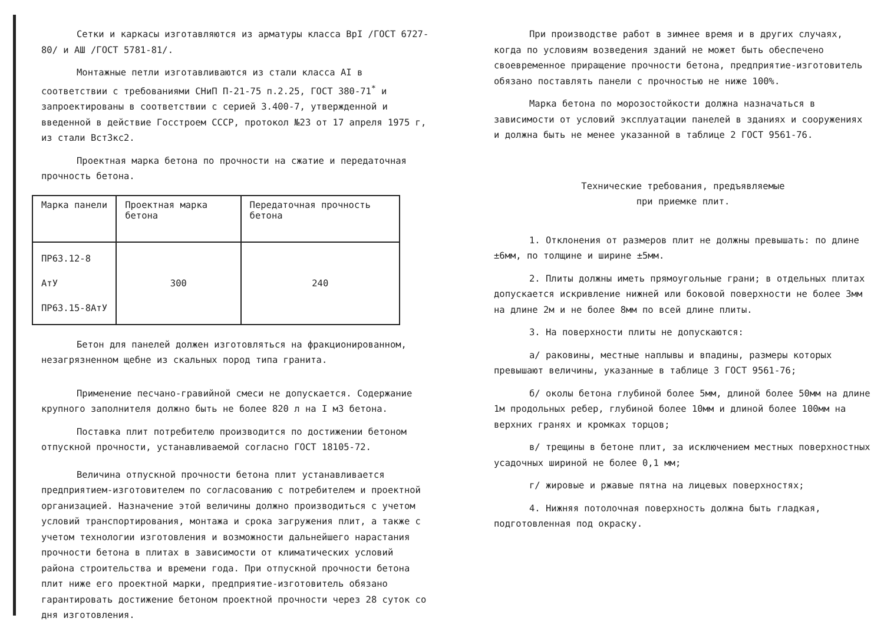Сетки и каркасы изготавляются из арматуры класса ВрI /ГОСТ 6727-80/ и АШ /ГОСТ 5781-81/.
Монтажные петли изготавливаются из стали класса АI в соответствии с требованиями СНиП П-21-75 п.2.25, ГОСТ 380-71<sup>*</sup> и запроектированы в соответствии с серией 3.400-7, утвержденной и введенной в действие Госстроем СССР, протокол №23 от 17 апреля 1975 г, из стали Вст3кс2.
Проектная марка бетона по прочности на сжатие и передаточная прочность бетона.
| Марка панели | Проектная марка бетона | Передаточная прочность бетона |
| ПР63.12-8 АтУ ПР63.15-8АтУ | 300 | 240 |
Бетон для панелей должен изготовляться на фракционированном, незагрязненном щебне из скальных пород типа гранита.
Применение песчано-гравийной смеси не допускается. Содержание крупного заполнителя должно быть не более 820 л на I м3 бетона.
Поставка плит потребителю производится по достижении бетоном отпускной прочности, устанавливаемой согласно ГОСТ 18105-72.
Величина отпускной прочности бетона плит устанавливается предприятием-изготовителем по согласованию с потребителем и проектной организацией. Назначение этой величины должно производиться с учетом условий транспортирования, монтажа и срока загружения плит, а также с учетом технологии изготовления и возможности дальнейшего нарастания прочности бетона в плитах в зависимости от климатических условий района строительства и времени года. При отпускной прочности бетона плит ниже его проектной марки, предприятие-изготовитель обязано гарантировать достижение бетоном проектной прочности через 28 суток со дня изготовления.
При производстве работ в зимнее время и в других случаях, когда по условиям возведения зданий не может быть обеспечено своевременное приращение прочности бетона, предприятие-изготовитель обязано поставлять панели с прочностью не ниже 100%.
Марка бетона по морозостойкости должна назначаться в зависимости от условий эксплуатации панелей в зданиях и сооружениях и должна быть не менее указанной в таблице 2 ГОСТ 9561-76.
Технические требования, предъявляемые
при приемке плит.
1. Отклонения от размеров плит не должны превышать: по длине ±6мм, по толщине и ширине ±5мм.
2. Плиты должны иметь прямоугольные грани; в отдельных плитах допускается искривление нижней или боковой поверхности не более 3мм на длине 2м и не более 8мм по всей длине плиты.
3. На поверхности плиты не допускаются:
а/ раковины, местные наплывы и впадины, размеры которых превышают величины, указанные в таблице 3 ГОСТ 9561-76;
б/ околы бетона глубиной более 5мм, длиной более 50мм на длине 1м продольных ребер, глубиной более 10мм и длиной более 100мм на верхних гранях и кромках торцов;
в/ трещины в бетоне плит, за исключением местных поверхностных усадочных шириной не более 0,1 мм;
г/ жировые и ржавые пятна на лицевых поверхностях;
4. Нижняя потолочная поверхность должна быть гладкая, подготовленная под окраску.